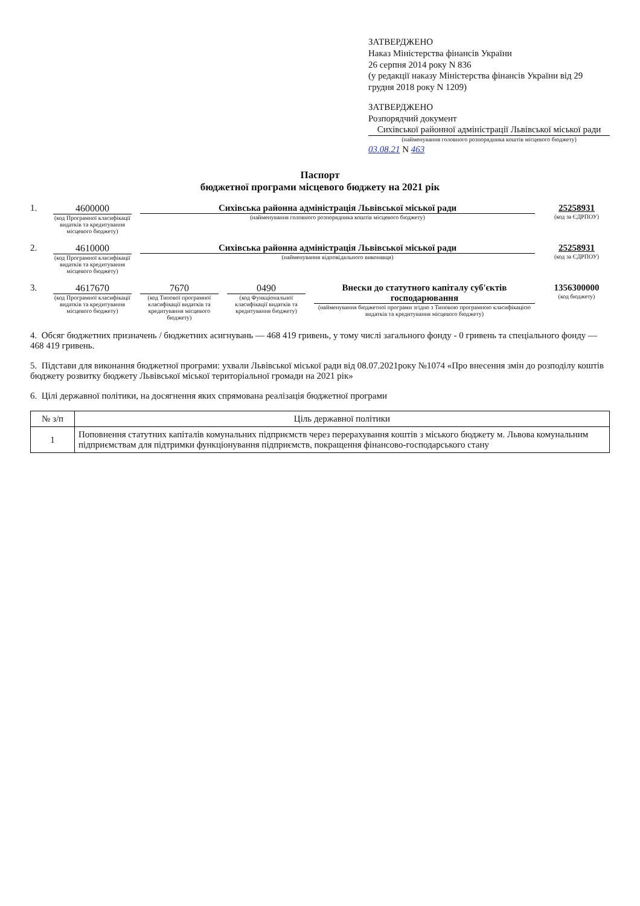ЗАТВЕРДЖЕНО
Наказ Міністерства фінансів України
26 серпня 2014 року N 836
(у редакції наказу Міністерства фінансів України від 29 грудня 2018 року N 1209)
ЗАТВЕРДЖЕНО
Розпорядчий документ
Сихівської районної адміністрації Львівської міської ради
(найменування головного розпорядника коштів місцевого бюджету)
03.08.21 N 463
Паспорт
бюджетної програми місцевого бюджету на 2021 рік
1. 4600000
(код Програмної класифікації видатків та кредитування місцевого бюджету)
Сихівська районна адміністрація Львівської міської ради
(найменування головного розпорядника коштів місцевого бюджету)
25258931
(код за ЄДРПОУ)
2. 4610000
(код Програмної класифікації видатків та кредитування місцевого бюджету)
Сихівська районна адміністрація Львівської міської ради
(найменування відповідального виконавця)
25258931
(код за ЄДРПОУ)
3. 4617670
(код Програмної класифікації видатків та кредитування місцевого бюджету)
7670
(код Типової програмної класифікації видатків та кредитування місцевого бюджету)
0490
(код Функціональної класифікації видатків та кредитування бюджету)
Внески до статутного капіталу суб'єктів господарювання
(найменування бюджетної програми згідно з Типовою програмною класифікацією видатків та кредитування місцевого бюджету)
1356300000
(код бюджету)
4. Обсяг бюджетних призначень / бюджетних асигнувань — 468 419 гривень, у тому числі загального фонду - 0 гривень та спеціального фонду — 468 419 гривень.
5. Підстави для виконання бюджетної програми: ухвали Львівської міської ради від 08.07.2021року №1074 «Про внесення змін до розподілу коштів бюджету розвитку бюджету Львівської міської територіальної громади на 2021 рік»
6. Цілі державної політики, на досягнення яких спрямована реалізація бюджетної програми
| № з/п | Ціль державної політики |
| --- | --- |
| 1 | Поповнення статутних капіталів комунальних підприємств через перерахування коштів з міського бюджету м. Львова комунальним підприємствам для підтримки функціонування підприємств, покращення фінансово-господарського стану |